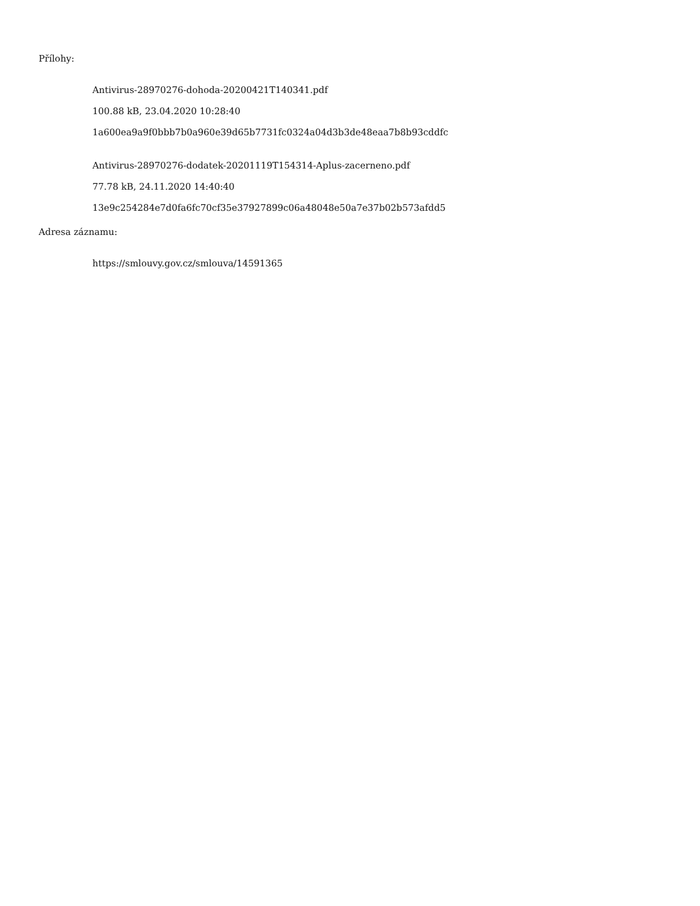Přílohy:
Antivirus-28970276-dohoda-20200421T140341.pdf
100.88 kB, 23.04.2020 10:28:40
1a600ea9a9f0bbb7b0a960e39d65b7731fc0324a04d3b3de48eaa7b8b93cddfc
Antivirus-28970276-dodatek-20201119T154314-Aplus-zacerneno.pdf
77.78 kB, 24.11.2020 14:40:40
13e9c254284e7d0fa6fc70cf35e37927899c06a48048e50a7e37b02b573afdd5
Adresa záznamu:
https://smlouvy.gov.cz/smlouva/14591365